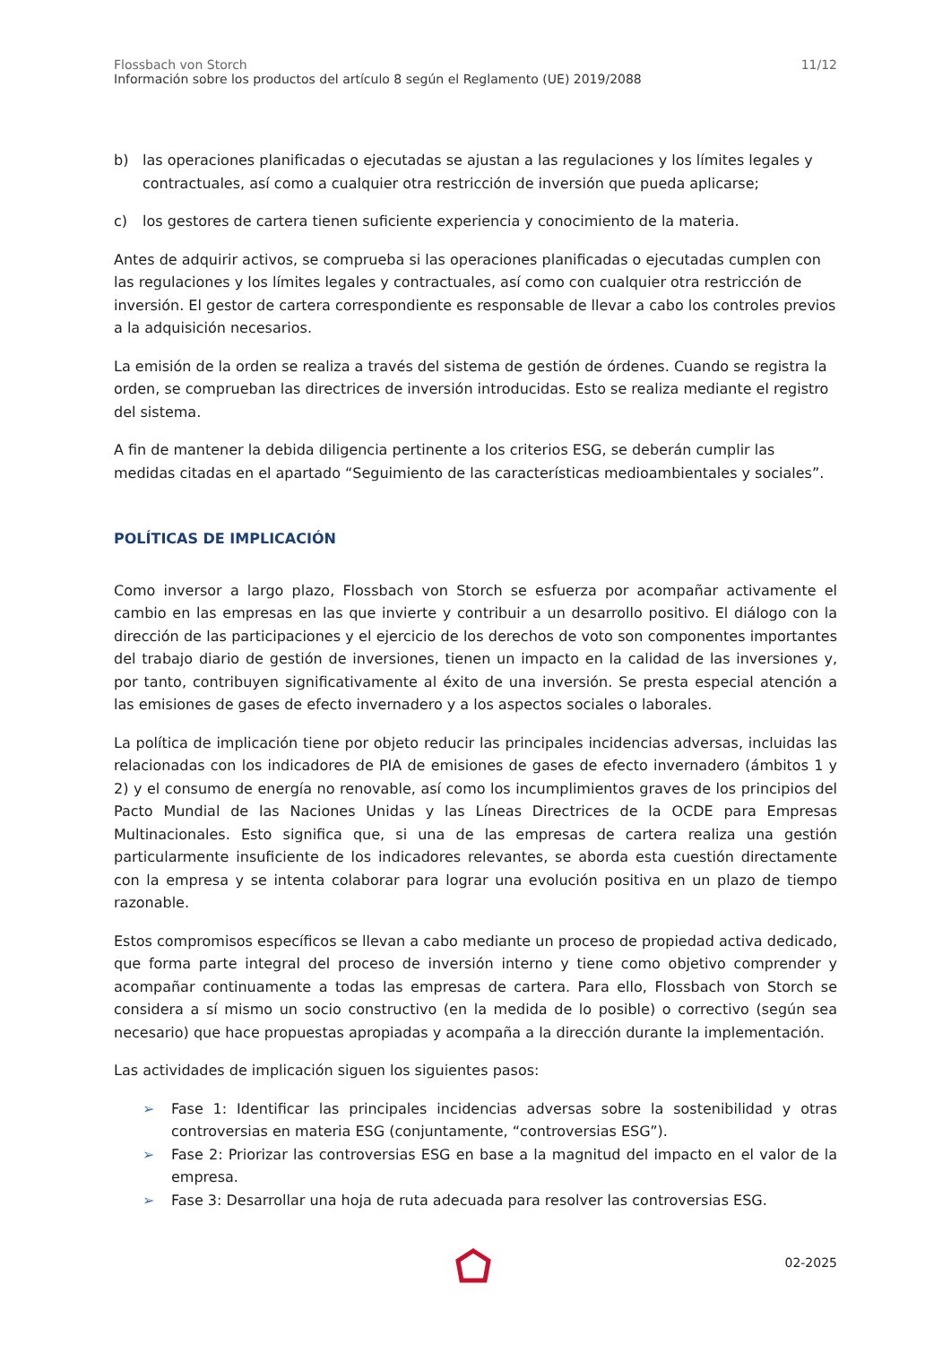Flossbach von Storch
Información sobre los productos del artículo 8 según el Reglamento (UE) 2019/2088
11/12
b) las operaciones planificadas o ejecutadas se ajustan a las regulaciones y los límites legales y contractuales, así como a cualquier otra restricción de inversión que pueda aplicarse;
c) los gestores de cartera tienen suficiente experiencia y conocimiento de la materia.
Antes de adquirir activos, se comprueba si las operaciones planificadas o ejecutadas cumplen con las regulaciones y los límites legales y contractuales, así como con cualquier otra restricción de inversión. El gestor de cartera correspondiente es responsable de llevar a cabo los controles previos a la adquisición necesarios.
La emisión de la orden se realiza a través del sistema de gestión de órdenes. Cuando se registra la orden, se comprueban las directrices de inversión introducidas. Esto se realiza mediante el registro del sistema.
A fin de mantener la debida diligencia pertinente a los criterios ESG, se deberán cumplir las medidas citadas en el apartado “Seguimiento de las características medioambientales y sociales”.
POLÍTICAS DE IMPLICACIÓN
Como inversor a largo plazo, Flossbach von Storch se esfuerza por acompañar activamente el cambio en las empresas en las que invierte y contribuir a un desarrollo positivo. El diálogo con la dirección de las participaciones y el ejercicio de los derechos de voto son componentes importantes del trabajo diario de gestión de inversiones, tienen un impacto en la calidad de las inversiones y, por tanto, contribuyen significativamente al éxito de una inversión. Se presta especial atención a las emisiones de gases de efecto invernadero y a los aspectos sociales o laborales.
La política de implicación tiene por objeto reducir las principales incidencias adversas, incluidas las relacionadas con los indicadores de PIA de emisiones de gases de efecto invernadero (ámbitos 1 y 2) y el consumo de energía no renovable, así como los incumplimientos graves de los principios del Pacto Mundial de las Naciones Unidas y las Líneas Directrices de la OCDE para Empresas Multinacionales. Esto significa que, si una de las empresas de cartera realiza una gestión particularmente insuficiente de los indicadores relevantes, se aborda esta cuestión directamente con la empresa y se intenta colaborar para lograr una evolución positiva en un plazo de tiempo razonable.
Estos compromisos específicos se llevan a cabo mediante un proceso de propiedad activa dedicado, que forma parte integral del proceso de inversión interno y tiene como objetivo comprender y acompañar continuamente a todas las empresas de cartera. Para ello, Flossbach von Storch se considera a sí mismo un socio constructivo (en la medida de lo posible) o correctivo (según sea necesario) que hace propuestas apropiadas y acompaña a la dirección durante la implementación.
Las actividades de implicación siguen los siguientes pasos:
➢ Fase 1: Identificar las principales incidencias adversas sobre la sostenibilidad y otras controversias en materia ESG (conjuntamente, “controversias ESG”).
➢ Fase 2: Priorizar las controversias ESG en base a la magnitud del impacto en el valor de la empresa.
➢ Fase 3: Desarrollar una hoja de ruta adecuada para resolver las controversias ESG.
02-2025